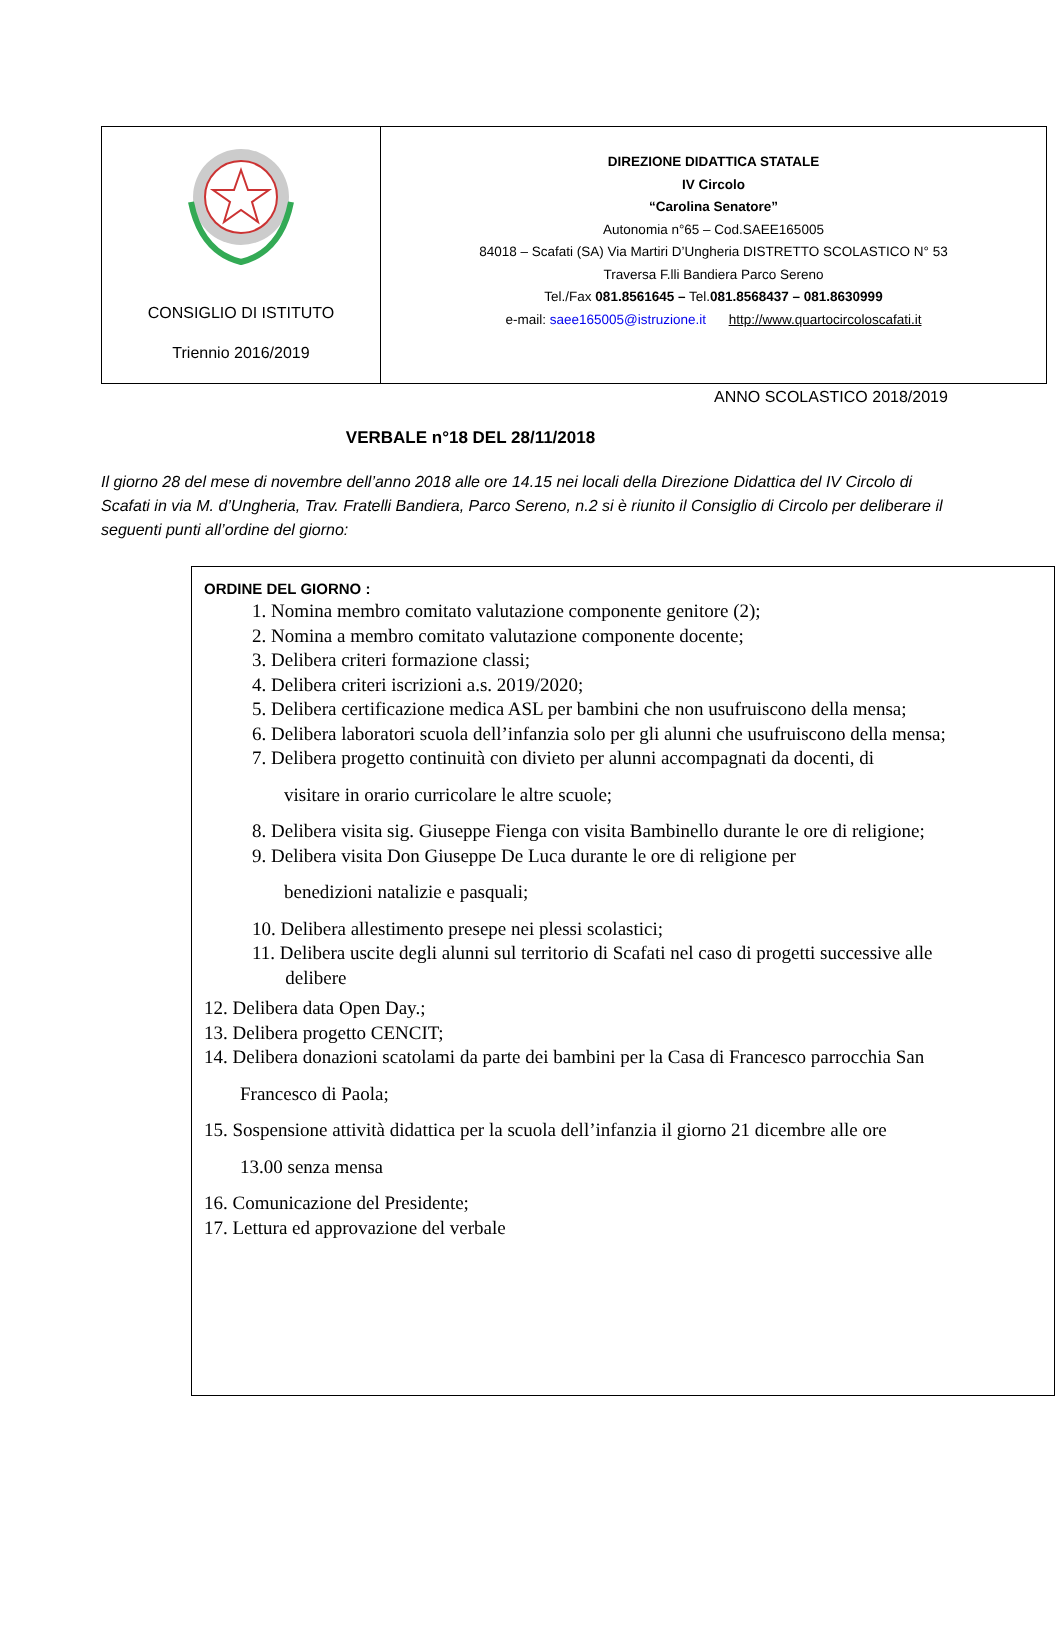| CONSIGLIO DI ISTITUTO Triennio 2016/2019 | DIREZIONE DIDATTICA STATALE IV Circolo “Carolina Senatore” Autonomia n°65 – Cod.SAEE165005 84018 – Scafati (SA) Via Martiri D’Ungheria DISTRETTO SCOLASTICO N° 53 Traversa F.lli Bandiera Parco Sereno Tel./Fax 081.8561645 – Tel. 081.8568437 – 081.8630999 e-mail: saee165005@istruzione.it http://www.quartocircoloscafati.it |
ANNO SCOLASTICO 2018/2019
VERBALE n°18 DEL 28/11/2018
Il giorno 28 del mese di novembre dell’anno 2018 alle ore 14.15 nei locali della Direzione Didattica del IV Circolo di Scafati in via M. d’Ungheria, Trav. Fratelli Bandiera, Parco Sereno, n.2 si è riunito il Consiglio di Circolo per deliberare il seguenti punti all’ordine del giorno:
ORDINE DEL GIORNO :
1. Nomina membro comitato valutazione componente genitore (2);
2. Nomina a membro comitato valutazione componente docente;
3. Delibera criteri formazione classi;
4. Delibera criteri iscrizioni a.s. 2019/2020;
5. Delibera certificazione medica ASL per bambini che non usufruiscono della mensa;
6. Delibera laboratori scuola dell’infanzia solo per gli alunni che usufruiscono della mensa;
7. Delibera progetto continuità con divieto per alunni accompagnati da docenti, di
visitare in orario curricolare le altre scuole;
8. Delibera visita sig. Giuseppe Fienga con visita Bambinello durante le ore di religione;
9. Delibera visita Don Giuseppe De Luca durante le ore di religione per
benedizioni natalizie e pasquali;
10. Delibera allestimento presepe nei plessi scolastici;
11. Delibera uscite degli alunni sul territorio di Scafati nel caso di progetti successive alle
delibere
12. Delibera data Open Day.;
13. Delibera progetto CENCIT;
14. Delibera donazioni scatolami da parte dei bambini per la Casa di Francesco parrocchia San
Francesco di Paola;
15. Sospensione attività didattica per la scuola dell’infanzia il giorno 21 dicembre alle ore
13.00 senza mensa
16. Comunicazione del Presidente;
17. Lettura ed approvazione del verbale